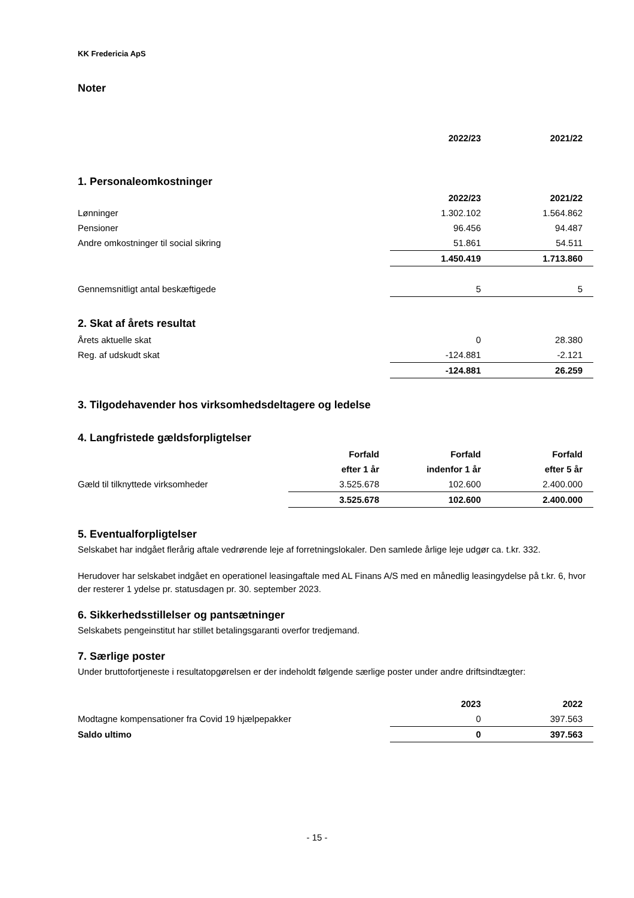KK Fredericia ApS
Noter
| | 2022/23 | 2021/22 |
| --- | --- | --- |
1. Personaleomkostninger
| | 2022/23 | 2021/22 |
| --- | --- | --- |
| Lønninger | 1.302.102 | 1.564.862 |
| Pensioner | 96.456 | 94.487 |
| Andre omkostninger til social sikring | 51.861 | 54.511 |
| | 1.450.419 | 1.713.860 |
| Gennemsnitligt antal beskæftigede | 5 | 5 |
2. Skat af årets resultat
| Årets aktuelle skat | 0 | 28.380 |
| Reg. af udskudt skat | -124.881 | -2.121 |
| | -124.881 | 26.259 |
3. Tilgodehavender hos virksomhedsdeltagere og ledelse
4. Langfristede gældsforpligtelser
| | Forfald | Forfald | Forfald |
| --- | --- | --- | --- |
| | efter 1 år | indenfor 1 år | efter 5 år |
| Gæld til tilknyttede virksomheder | 3.525.678 | 102.600 | 2.400.000 |
| | 3.525.678 | 102.600 | 2.400.000 |
5. Eventualforpligtelser
Selskabet har indgået flerårig aftale vedrørende leje af forretningslokaler. Den samlede årlige leje udgør ca. t.kr. 332.
Herudover har selskabet indgået en operationel leasingaftale med AL Finans A/S med en månedlig leasingydelse på t.kr. 6, hvor der resterer 1 ydelse pr. statusdagen pr. 30. september 2023.
6. Sikkerhedsstillelser og pantsætninger
Selskabets pengeinstitut har stillet betalingsgaranti overfor tredjemand.
7. Særlige poster
Under bruttofortjeneste i resultatopgørelsen er der indeholdt følgende særlige poster under andre driftsindtægter:
| | 2023 | 2022 |
| --- | --- | --- |
| Modtagne kompensationer fra Covid 19 hjælpepakker | 0 | 397.563 |
| Saldo ultimo | 0 | 397.563 |
- 15 -